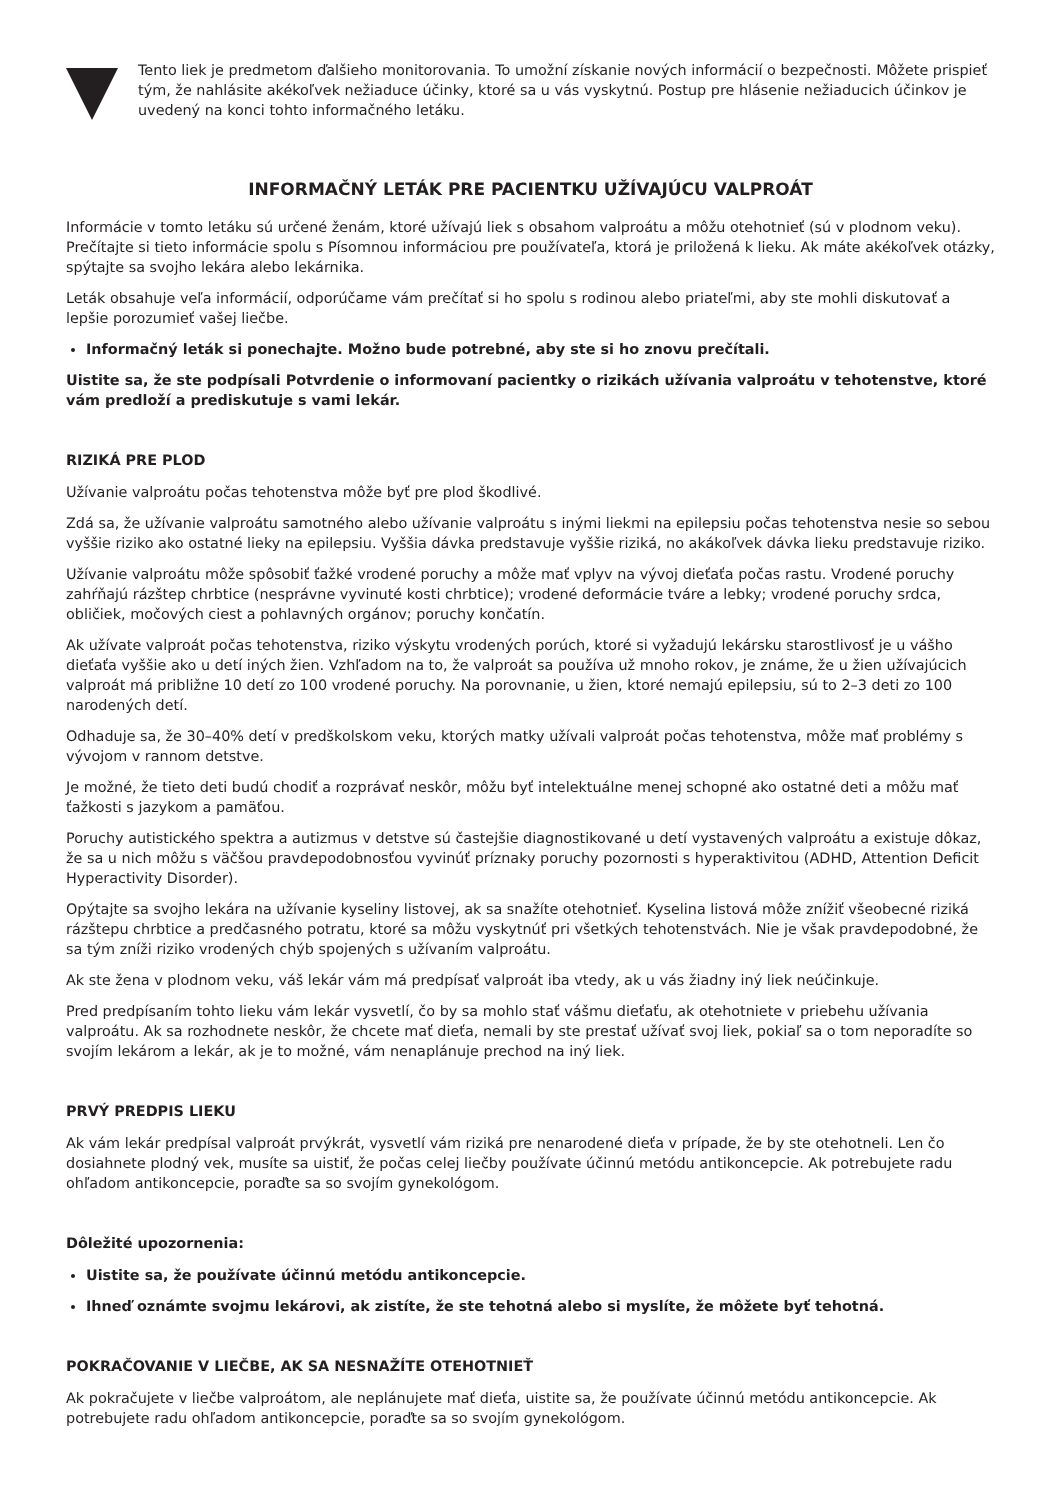Tento liek je predmetom ďalšieho monitorovania. To umožní získanie nových informácií o bezpečnosti. Môžete prispieť tým, že nahlásite akékoľvek nežiaduce účinky, ktoré sa u vás vyskytnú. Postup pre hlásenie nežiaducich účinkov je uvedený na konci tohto informačného letáku.
INFORMAČNÝ LETÁK PRE PACIENTKU UŽÍVAJÚCU VALPROÁT
Informácie v tomto letáku sú určené ženám, ktoré užívajú liek s obsahom valproátu a môžu otehotnieť (sú v plodnom veku). Prečítajte si tieto informácie spolu s Písomnou informáciou pre používateľa, ktorá je priložená k lieku. Ak máte akékoľvek otázky, spýtajte sa svojho lekára alebo lekárnika.
Leták obsahuje veľa informácií, odporúčame vám prečítať si ho spolu s rodinou alebo priateľmi, aby ste mohli diskutovať a lepšie porozumieť vašej liečbe.
Informačný leták si ponechajte. Možno bude potrebné, aby ste si ho znovu prečítali.
Uistite sa, že ste podpísali Potvrdenie o informovaní pacientky o rizikách užívania valproátu v tehotenstve, ktoré vám predloží a prediskutuje s vami lekár.
RIZIKÁ PRE PLOD
Užívanie valproátu počas tehotenstva môže byť pre plod škodlivé.
Zdá sa, že užívanie valproátu samotného alebo užívanie valproátu s inými liekmi na epilepsiu počas tehotenstva nesie so sebou vyššie riziko ako ostatné lieky na epilepsiu. Vyššia dávka predstavuje vyššie riziká, no akákoľvek dávka lieku predstavuje riziko.
Užívanie valproátu môže spôsobiť ťažké vrodené poruchy a môže mať vplyv na vývoj dieťaťa počas rastu. Vrodené poruchy zahŕňajú rázštep chrbtice (nesprávne vyvinuté kosti chrbtice); vrodené deformácie tváre a lebky; vrodené poruchy srdca, obličiek, močových ciest a pohlavných orgánov; poruchy končatín.
Ak užívate valproát počas tehotenstva, riziko výskytu vrodených porúch, ktoré si vyžadujú lekársku starostlivosť je u vášho dieťaťa vyššie ako u detí iných žien. Vzhľadom na to, že valproát sa používa už mnoho rokov, je známe, že u žien užívajúcich valproát má približne 10 detí zo 100 vrodené poruchy. Na porovnanie, u žien, ktoré nemajú epilepsiu, sú to 2–3 deti zo 100 narodených detí.
Odhaduje sa, že 30–40% detí v predškolskom veku, ktorých matky užívali valproát počas tehotenstva, môže mať problémy s vývojom v rannom detstve.
Je možné, že tieto deti budú chodiť a rozprávať neskôr, môžu byť intelektuálne menej schopné ako ostatné deti a môžu mať ťažkosti s jazykom a pamäťou.
Poruchy autistického spektra a autizmus v detstve sú častejšie diagnostikované u detí vystavených valproátu a existuje dôkaz, že sa u nich môžu s väčšou pravdepodobnosťou vyvinúť príznaky poruchy pozornosti s hyperaktivitou (ADHD, Attention Deficit Hyperactivity Disorder).
Opýtajte sa svojho lekára na užívanie kyseliny listovej, ak sa snažíte otehotnieť. Kyselina listová môže znížiť všeobecné riziká rázštepu chrbtice a predčasného potratu, ktoré sa môžu vyskytnúť pri všetkých tehotenstvách. Nie je však pravdepodobné, že sa tým zníži riziko vrodených chýb spojených s užívaním valproátu.
Ak ste žena v plodnom veku, váš lekár vám má predpísať valproát iba vtedy, ak u vás žiadny iný liek neúčinkuje.
Pred predpísaním tohto lieku vám lekár vysvetlí, čo by sa mohlo stať vášmu dieťaťu, ak otehotniete v priebehu užívania valproátu. Ak sa rozhodnete neskôr, že chcete mať dieťa, nemali by ste prestať užívať svoj liek, pokiaľ sa o tom neporadíte so svojím lekárom a lekár, ak je to možné, vám nenaplánuje prechod na iný liek.
PRVÝ PREDPIS LIEKU
Ak vám lekár predpísal valproát prvýkrát, vysvetlí vám riziká pre nenarodené dieťa v prípade, že by ste otehotneli. Len čo dosiahnete plodný vek, musíte sa uistiť, že počas celej liečby používate účinnú metódu antikoncepcie. Ak potrebujete radu ohľadom antikoncepcie, poraďte sa so svojím gynekológom.
Dôležité upozornenia:
Uistite sa, že používate účinnú metódu antikoncepcie.
Ihneď oznámte svojmu lekárovi, ak zistíte, že ste tehotná alebo si myslíte, že môžete byť tehotná.
POKRAČOVANIE V LIEČBE, AK SA NESNAŽÍTE OTEHOTNIEŤ
Ak pokračujete v liečbe valproátom, ale neplánujete mať dieťa, uistite sa, že používate účinnú metódu antikoncepcie. Ak potrebujete radu ohľadom antikoncepcie, poraďte sa so svojím gynekológom.